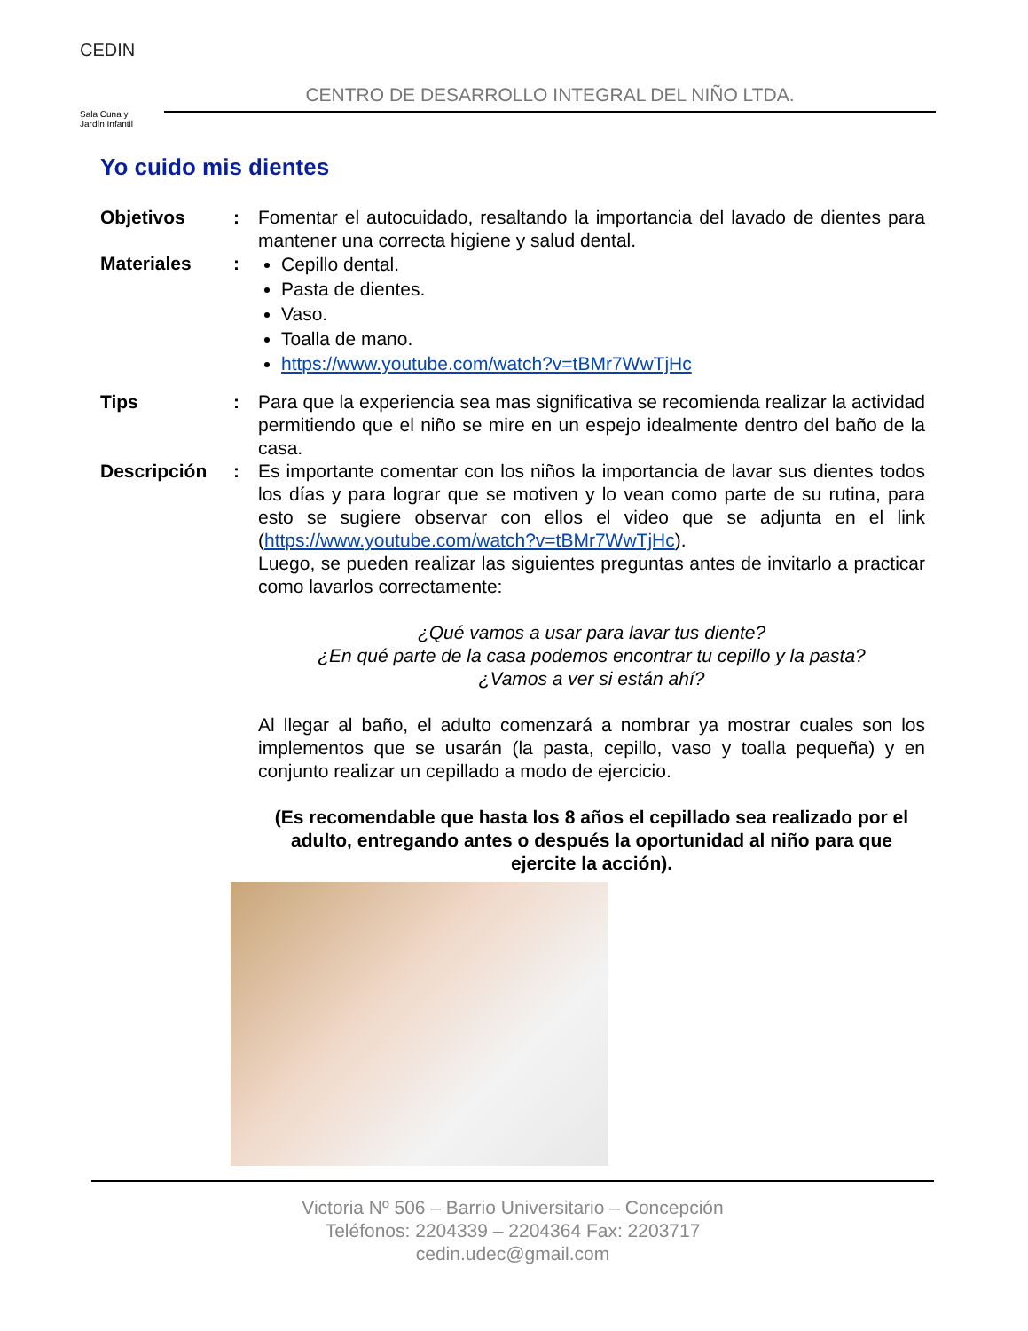CEDIN
Sala Cuna y
Jardín Infantil
CENTRO DE DESARROLLO INTEGRAL DEL NIÑO LTDA.
Yo cuido mis dientes
Objetivos : Fomentar el autocuidado, resaltando la importancia del lavado de dientes para mantener una correcta higiene y salud dental.
Materiales :
Cepillo dental.
Pasta de dientes.
Vaso.
Toalla de mano.
https://www.youtube.com/watch?v=tBMr7WwTjHc
Tips : Para que la experiencia sea mas significativa se recomienda realizar la actividad permitiendo que el niño se mire en un espejo idealmente dentro del baño de la casa.
Descripción : Es importante comentar con los niños la importancia de lavar sus dientes todos los días y para lograr que se motiven y lo vean como parte de su rutina, para esto se sugiere observar con ellos el video que se adjunta en el link (https://www.youtube.com/watch?v=tBMr7WwTjHc).
Luego, se pueden realizar las siguientes preguntas antes de invitarlo a practicar como lavarlos correctamente:
¿Qué vamos a usar para lavar tus diente?
¿En qué parte de la casa podemos encontrar tu cepillo y la pasta?
¿Vamos a ver si están ahí?
Al llegar al baño, el adulto comenzará a nombrar ya mostrar cuales son los implementos que se usarán (la pasta, cepillo, vaso y toalla pequeña) y en conjunto realizar un cepillado a modo de ejercicio.
(Es recomendable que hasta los 8 años el cepillado sea realizado por el adulto, entregando antes o después la oportunidad al niño para que ejercite la acción).
Victoria Nº 506 – Barrio Universitario – Concepción
Teléfonos: 2204339 – 2204364 Fax: 2203717
cedin.udec@gmail.com